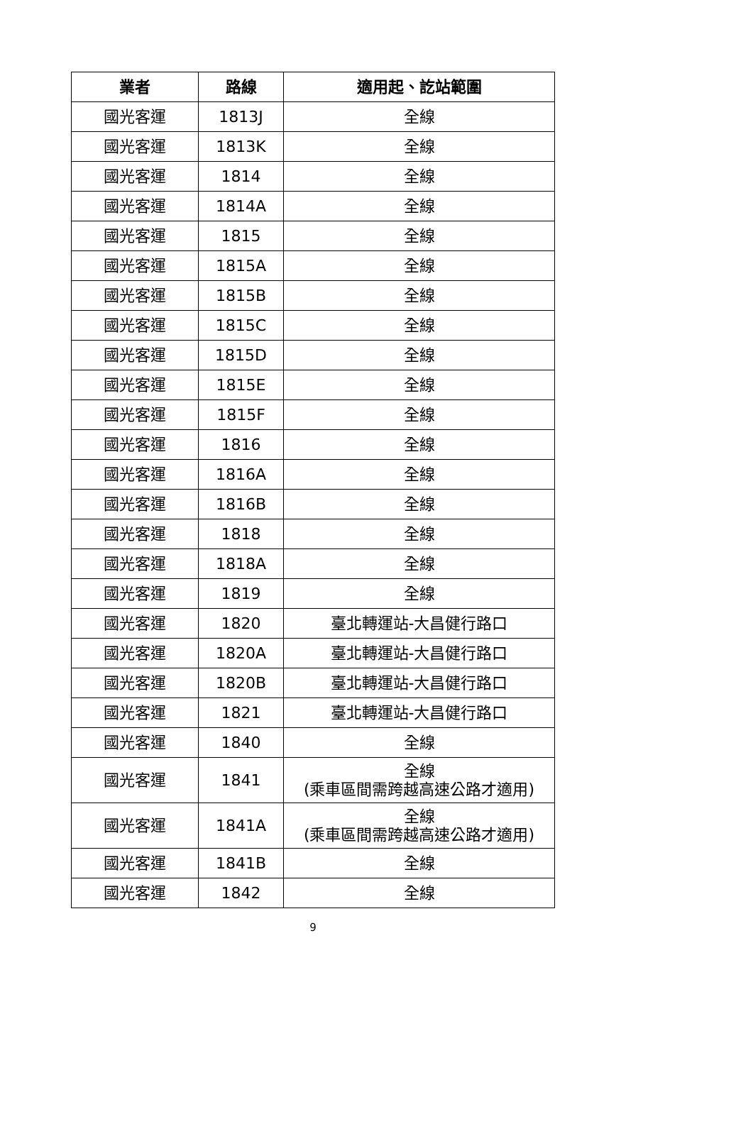| 業者 | 路線 | 適用起、訖站範圍 |
| --- | --- | --- |
| 國光客運 | 1813J | 全線 |
| 國光客運 | 1813K | 全線 |
| 國光客運 | 1814 | 全線 |
| 國光客運 | 1814A | 全線 |
| 國光客運 | 1815 | 全線 |
| 國光客運 | 1815A | 全線 |
| 國光客運 | 1815B | 全線 |
| 國光客運 | 1815C | 全線 |
| 國光客運 | 1815D | 全線 |
| 國光客運 | 1815E | 全線 |
| 國光客運 | 1815F | 全線 |
| 國光客運 | 1816 | 全線 |
| 國光客運 | 1816A | 全線 |
| 國光客運 | 1816B | 全線 |
| 國光客運 | 1818 | 全線 |
| 國光客運 | 1818A | 全線 |
| 國光客運 | 1819 | 全線 |
| 國光客運 | 1820 | 臺北轉運站-大昌健行路口 |
| 國光客運 | 1820A | 臺北轉運站-大昌健行路口 |
| 國光客運 | 1820B | 臺北轉運站-大昌健行路口 |
| 國光客運 | 1821 | 臺北轉運站-大昌健行路口 |
| 國光客運 | 1840 | 全線 |
| 國光客運 | 1841 | 全線 (乘車區間需跨越高速公路才適用) |
| 國光客運 | 1841A | 全線 (乘車區間需跨越高速公路才適用) |
| 國光客運 | 1841B | 全線 |
| 國光客運 | 1842 | 全線 |
9